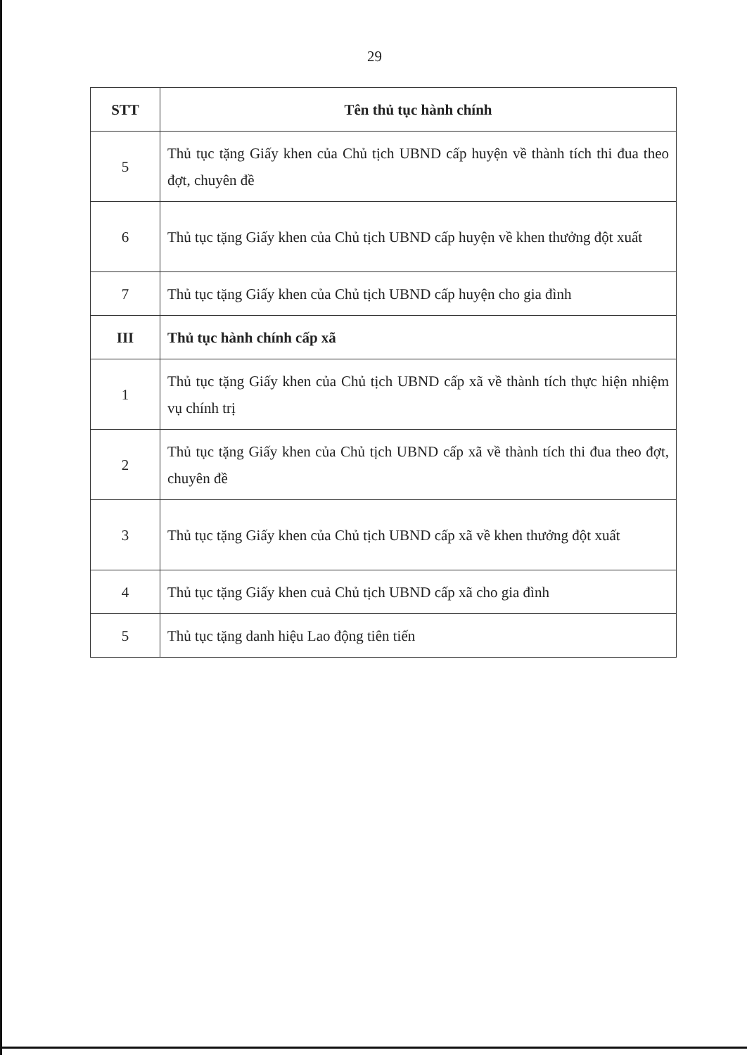29
| STT | Tên thủ tục hành chính |
| --- | --- |
| 5 | Thủ tục tặng Giấy khen của Chủ tịch UBND cấp huyện về thành tích thi đua theo đợt, chuyên đề |
| 6 | Thủ tục tặng Giấy khen của Chủ tịch UBND cấp huyện về khen thưởng đột xuất |
| 7 | Thủ tục tặng Giấy khen của Chủ tịch UBND cấp huyện cho gia đình |
| III | Thủ tục hành chính cấp xã |
| 1 | Thủ tục tặng Giấy khen của Chủ tịch UBND cấp xã về thành tích thực hiện nhiệm vụ chính trị |
| 2 | Thủ tục tặng Giấy khen của Chủ tịch UBND cấp xã về thành tích thi đua theo đợt, chuyên đề |
| 3 | Thủ tục tặng Giấy khen của Chủ tịch UBND cấp xã về khen thưởng đột xuất |
| 4 | Thủ tục tặng Giấy khen cuả Chủ tịch UBND cấp xã cho gia đình |
| 5 | Thủ tục tặng danh hiệu Lao động tiên tiến |